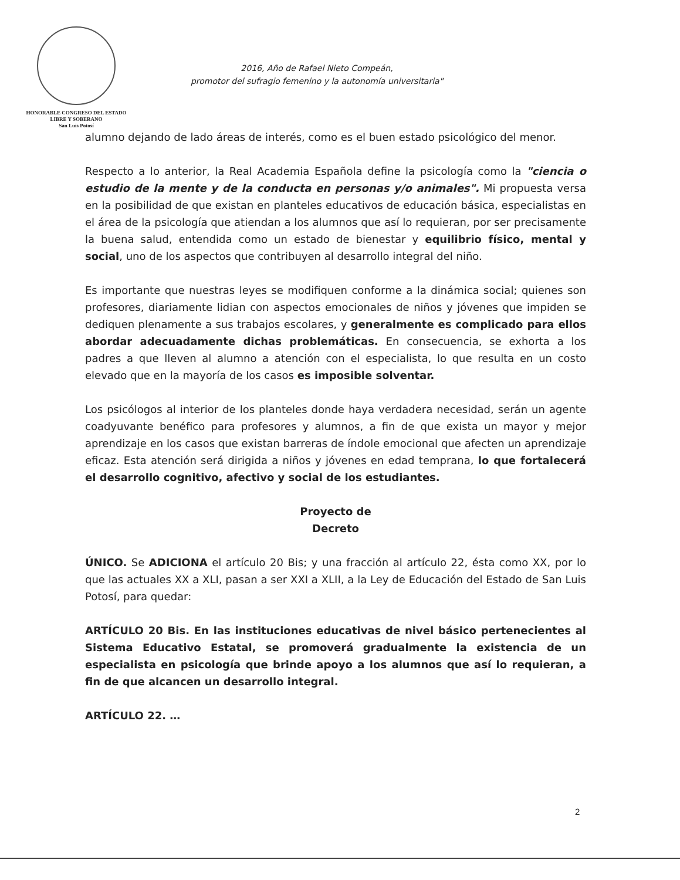HONORABLE CONGRESO DEL ESTADO
LIBRE Y SOBERANO
San Luis Potosí
2016, Año de Rafael Nieto Compeán,
promotor del sufragio femenino y la autonomía universitaria"
alumno dejando de lado áreas de interés, como es el buen estado psicológico del menor.
Respecto a lo anterior, la Real Academia Española define la psicología como la "ciencia o estudio de la mente y de la conducta en personas y/o animales". Mi propuesta versa en la posibilidad de que existan en planteles educativos de educación básica, especialistas en el área de la psicología que atiendan a los alumnos que así lo requieran, por ser precisamente la buena salud, entendida como un estado de bienestar y equilibrio físico, mental y social, uno de los aspectos que contribuyen al desarrollo integral del niño.
Es importante que nuestras leyes se modifiquen conforme a la dinámica social; quienes son profesores, diariamente lidian con aspectos emocionales de niños y jóvenes que impiden se dediquen plenamente a sus trabajos escolares, y generalmente es complicado para ellos abordar adecuadamente dichas problemáticas. En consecuencia, se exhorta a los padres a que lleven al alumno a atención con el especialista, lo que resulta en un costo elevado que en la mayoría de los casos es imposible solventar.
Los psicólogos al interior de los planteles donde haya verdadera necesidad, serán un agente coadyuvante benéfico para profesores y alumnos, a fin de que exista un mayor y mejor aprendizaje en los casos que existan barreras de índole emocional que afecten un aprendizaje eficaz. Esta atención será dirigida a niños y jóvenes en edad temprana, lo que fortalecerá el desarrollo cognitivo, afectivo y social de los estudiantes.
Proyecto de
Decreto
ÚNICO. Se ADICIONA el artículo 20 Bis; y una fracción al artículo 22, ésta como XX, por lo que las actuales XX a XLI, pasan a ser XXI a XLII, a la Ley de Educación del Estado de San Luis Potosí, para quedar:
ARTÍCULO 20 Bis. En las instituciones educativas de nivel básico pertenecientes al Sistema Educativo Estatal, se promoverá gradualmente la existencia de un especialista en psicología que brinde apoyo a los alumnos que así lo requieran, a fin de que alcancen un desarrollo integral.
ARTÍCULO 22. …
2